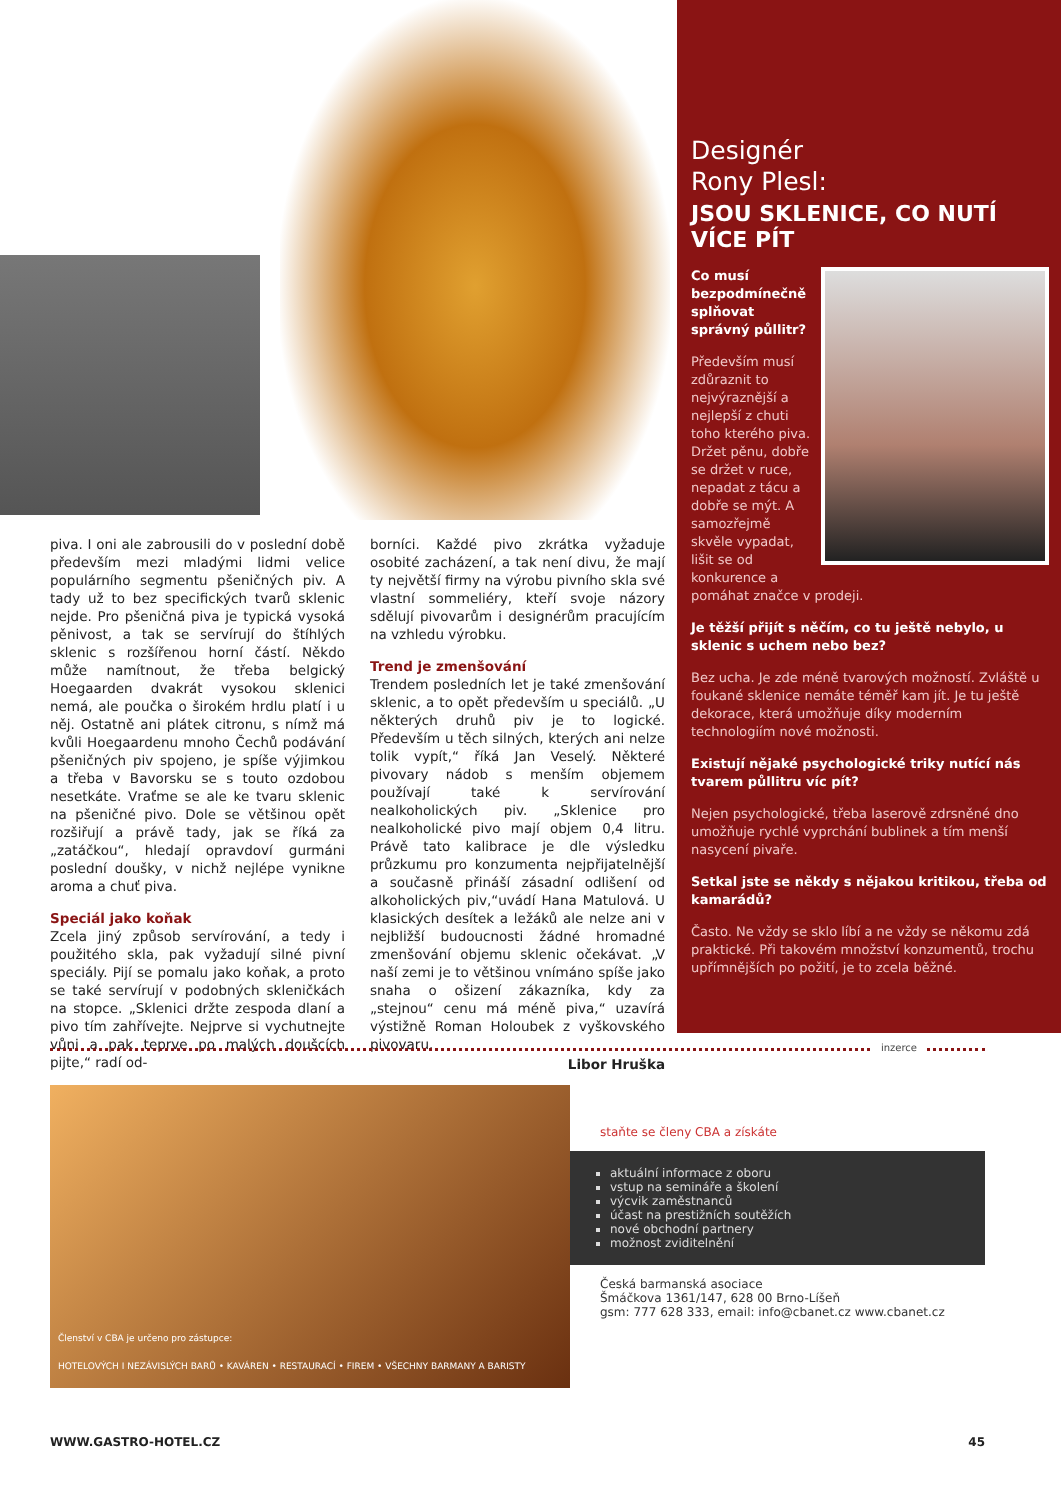Designér
Rony Plesl:
JSOU SKLENICE, CO NUTÍ VÍCE PÍT
Co musí bezpodmínečně splňovat správný půllitr?
Především musí zdůraznit to nejvýraznější a nejlepší z chuti toho kterého piva. Držet pěnu, dobře se držet v ruce, nepadat z tácu a dobře se mýt. A samozřejmě skvěle vypadat, lišit se od konkurence a pomáhat značce v prodeji.
Je těžší přijít s něčím, co tu ještě nebylo, u sklenic s uchem nebo bez?
Bez ucha. Je zde méně tvarových možností. Zvláště u foukané sklenice nemáte téměř kam jít. Je tu ještě dekorace, která umožňuje díky moderním technologiím nové možnosti.
Existují nějaké psychologické triky nutící nás tvarem půllitru víc pít?
Nejen psychologické, třeba laserově zdrsněné dno umožňuje rychlé vyprchání bublinek a tím menší nasycení pivaře.
Setkal jste se někdy s nějakou kritikou, třeba od kamarádů?
Často. Ne vždy se sklo líbí a ne vždy se někomu zdá praktické. Při takovém množství konzumentů, trochu upřímnějších po požití, je to zcela běžné.
piva. I oni ale zabrousili do v poslední době především mezi mladými lidmi velice populárního segmentu pšeničných piv. A tady už to bez specifických tvarů sklenic nejde. Pro pšeničná piva je typická vysoká pěnivost, a tak se servírují do štíhlých sklenic s rozšířenou horní částí. Někdo může namítnout, že třeba belgický Hoegaarden dvakrát vysokou sklenici nemá, ale poučka o širokém hrdlu platí i u něj. Ostatně ani plátek citronu, s nímž má kvůli Hoegaardenu mnoho Čechů podávání pšeničných piv spojeno, je spíše výjimkou a třeba v Bavorsku se s touto ozdobou nesetkáte. Vraťme se ale ke tvaru sklenic na pšeničné pivo. Dole se většinou opět rozšiřují a právě tady, jak se říká za „zatáčkou“, hledají opravdoví gurmáni poslední doušky, v nichž nejlépe vynikne aroma a chuť piva.
Speciál jako koňak
Zcela jiný způsob servírování, a tedy i použitého skla, pak vyžadují silné pivní speciály. Pijí se pomalu jako koňak, a proto se také servírují v podobných skleničkách na stopce. „Sklenici držte zespoda dlaní a pivo tím zahřívejte. Nejprve si vychutnejte vůni a pak teprve po malých doušcích pijte,“ radí od-
borníci. Každé pivo zkrátka vyžaduje osobité zacházení, a tak není divu, že mají ty největší firmy na výrobu pivního skla své vlastní sommeliéry, kteří svoje názory sdělují pivovarům i designérům pracujícím na vzhledu výrobku.
Trend je zmenšování
Trendem posledních let je také zmenšování sklenic, a to opět především u speciálů. „U některých druhů piv je to logické. Především u těch silných, kterých ani nelze tolik vypít,“ říká Jan Veselý. Některé pivovary nádob s menším objemem používají také k servírování nealkoholických piv. „Sklenice pro nealkoholické pivo mají objem 0,4 litru. Právě tato kalibrace je dle výsledku průzkumu pro konzumenta nejpřijatelnější a současně přináší zásadní odlišení od alkoholických piv,“uvádí Hana Matulová. U klasických desítek a ležáků ale nelze ani v nejbližší budoucnosti žádné hromadné zmenšování objemu sklenic očekávat. „V naší zemi je to většinou vnímáno spíše jako snaha o ošizení zákazníka, kdy za „stejnou“ cenu má méně piva,“ uzavírá výstižně Roman Holoubek z vyškovského pivovaru.
Libor Hruška
inzerce
Členství v CBA je určeno pro zástupce:
HOTELOVÝCH I NEZÁVISLÝCH BARŮ • KAVÁREN • RESTAURACÍ • FIREM • VŠECHNY BARMANY A BARISTY
staňte se členy CBA a získáte
aktuální informace z oboru
vstup na semináře a školení
výcvik zaměstnanců
účast na prestižních soutěžích
nové obchodní partnery
možnost zviditelnění
Česká barmanská asociace
Šmáčkova 1361/147, 628 00 Brno-Líšeň
gsm: 777 628 333, email: info@cbanet.cz www.cbanet.cz
WWW.GASTRO-HOTEL.CZ 45